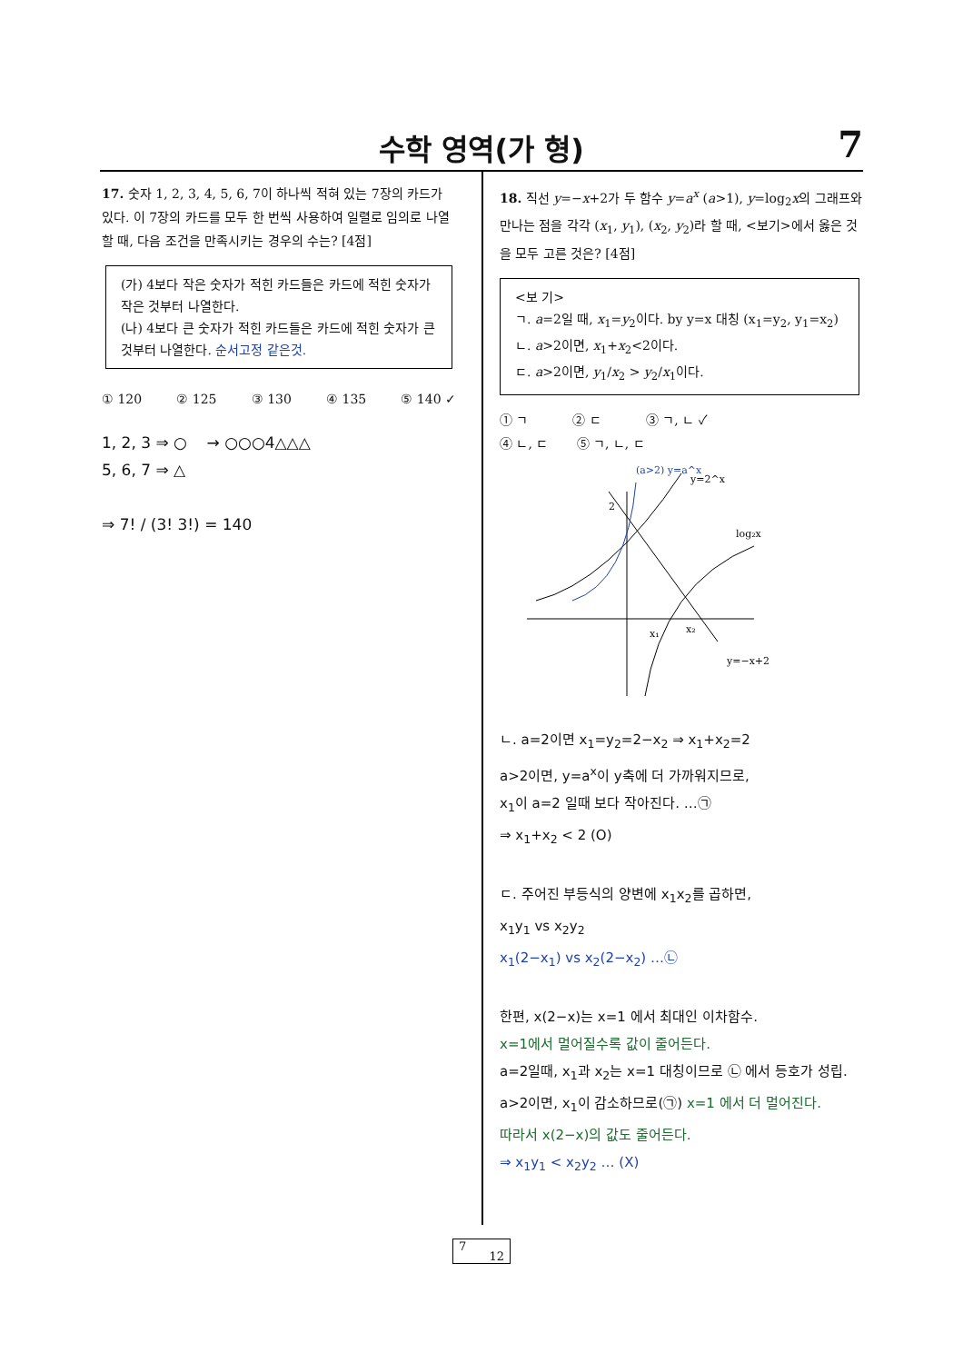수학 영역(가 형)
7
17. 숫자 1, 2, 3, 4, 5, 6, 7이 하나씩 적혀 있는 7장의 카드가 있다. 이 7장의 카드를 모두 한 번씩 사용하여 일렬로 임의로 나열할 때, 다음 조건을 만족시키는 경우의 수는? [4점]
(가) 4보다 작은 숫자가 적힌 카드들은 카드에 적힌 숫자가 작은 것부터 나열한다.
(나) 4보다 큰 숫자가 적힌 카드들은 카드에 적힌 숫자가 큰 것부터 나열한다. 순서고정 같은것.
① 120 ② 125 ③ 130 ④ 135 ⑤ 140 ✓
1, 2, 3 ⇒ ○ → ○○○4△△△
5, 6, 7 ⇒ △
⇒ 7! / (3! 3!) = 140
18. 직선 y=−x+2가 두 함수 y=a<sup>x</sup> (a>1), y=log<sub>2</sub>x의 그래프와 만나는 점을 각각 (x<sub>1</sub>, y<sub>1</sub>), (x<sub>2</sub>, y<sub>2</sub>)라 할 때, <보기>에서 옳은 것을 모두 고른 것은? [4점]
<보 기>
ㄱ. a=2일 때, x<sub>1</sub>=y<sub>2</sub>이다. by y=x 대칭 (x<sub>1</sub>=y<sub>2</sub>, y<sub>1</sub>=x<sub>2</sub>)
ㄴ. a>2이면, x<sub>1</sub>+x<sub>2</sub><2이다.
ㄷ. a>2이면, y<sub>1</sub>/x<sub>2</sub> > y<sub>2</sub>/x<sub>1</sub>이다.
① ㄱ ② ㄷ ③ ㄱ, ㄴ ✓
④ ㄴ, ㄷ ⑤ ㄱ, ㄴ, ㄷ
(a>2) y=a^x
y=2^x
log₂x
x₁
x₂
y=−x+2
2
ㄴ. a=2이면 x<sub>1</sub>=y<sub>2</sub>=2−x<sub>2</sub> ⇒ x<sub>1</sub>+x<sub>2</sub>=2
a>2이면, y=a<sup>x</sup>이 y축에 더 가까워지므로,
x<sub>1</sub>이 a=2 일때 보다 작아진다. …㉠
⇒ x<sub>1</sub>+x<sub>2</sub> < 2 (O)
ㄷ. 주어진 부등식의 양변에 x<sub>1</sub>x<sub>2</sub>를 곱하면,
x<sub>1</sub>y<sub>1</sub> vs x<sub>2</sub>y<sub>2</sub>
x<sub>1</sub>(2−x<sub>1</sub>) vs x<sub>2</sub>(2−x<sub>2</sub>) …㉡
한편, x(2−x)는 x=1 에서 최대인 이차함수.
x=1에서 멀어질수록 값이 줄어든다.
a=2일때, x<sub>1</sub>과 x<sub>2</sub>는 x=1 대칭이므로 ㉡ 에서 등호가 성립.
a>2이면, x<sub>1</sub>이 감소하므로(㉠) x=1 에서 더 멀어진다.
따라서 x(2−x)의 값도 줄어든다.
⇒ x<sub>1</sub>y<sub>1</sub> < x<sub>2</sub>y<sub>2</sub> … (X)
7
12